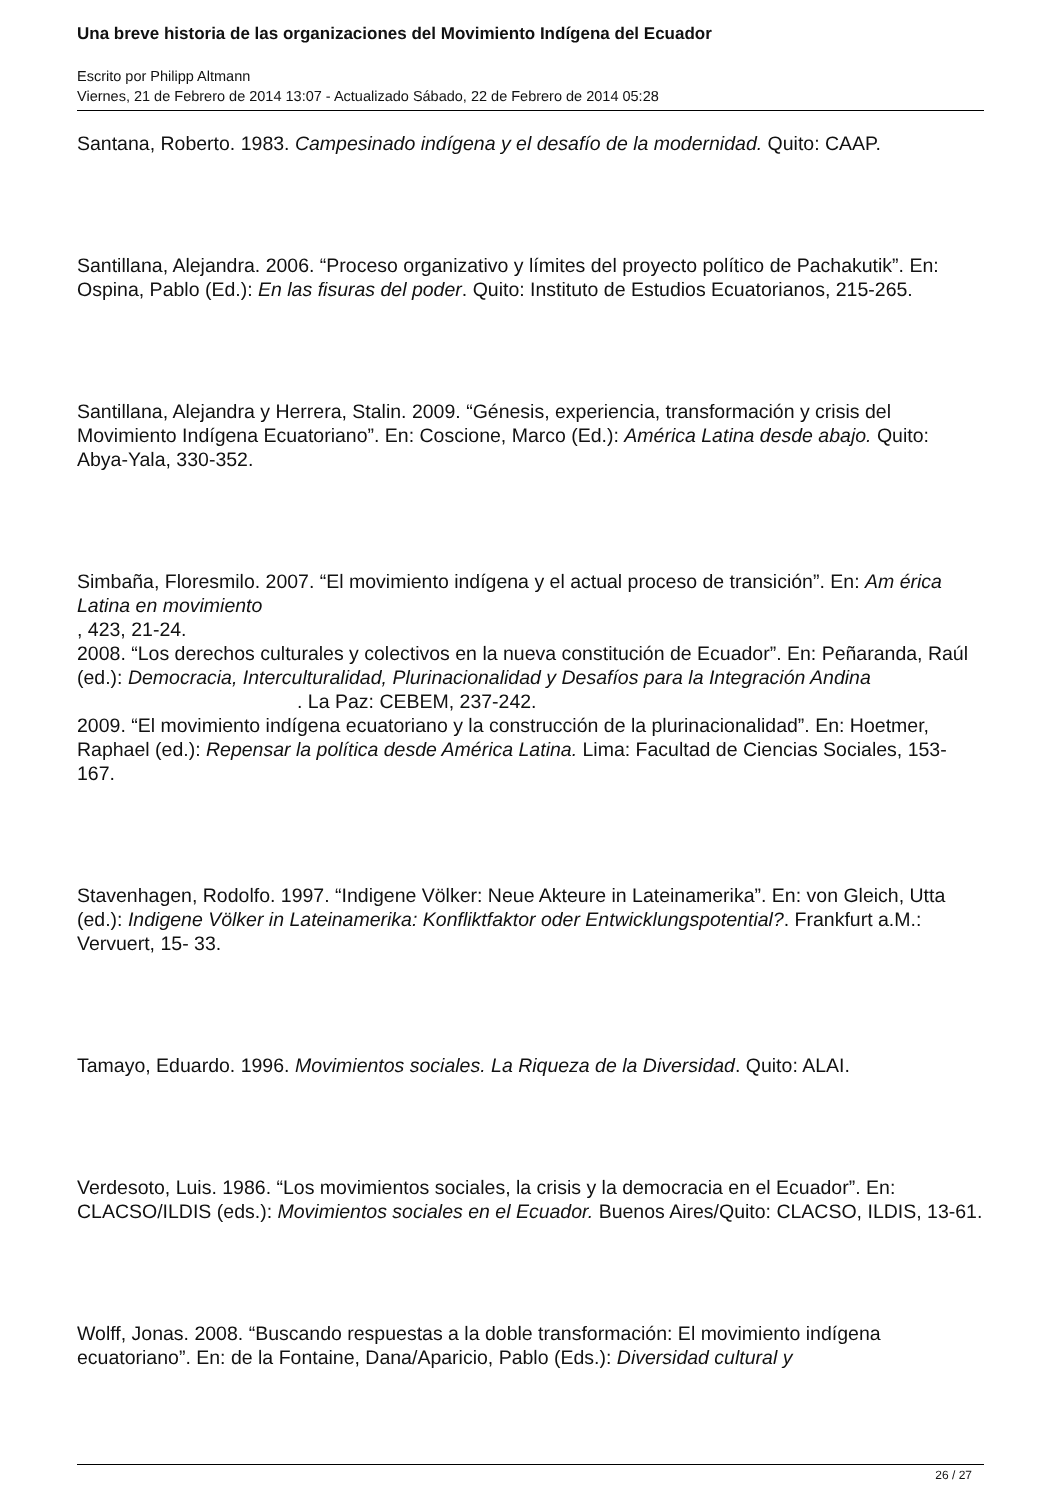Una breve historia de las organizaciones del Movimiento Indígena del Ecuador
Escrito por Philipp Altmann
Viernes, 21 de Febrero de 2014 13:07 - Actualizado Sábado, 22 de Febrero de 2014 05:28
Santana, Roberto. 1983. Campesinado indígena y el desafío de la modernidad. Quito: CAAP.
Santillana, Alejandra. 2006. “Proceso organizativo y límites del proyecto político de Pachakutik”. En: Ospina, Pablo (Ed.): En las fisuras del poder. Quito: Instituto de Estudios Ecuatorianos, 215-265.
Santillana, Alejandra y Herrera, Stalin. 2009. “Génesis, experiencia, transformación y crisis del Movimiento Indígena Ecuatoriano”. En: Coscione, Marco (Ed.): América Latina desde abajo. Quito: Abya-Yala, 330-352.
Simbaña, Floresmilo. 2007. “El movimiento indígena y el actual proceso de transición”. En: Am érica Latina en movimiento
, 423, 21-24.
2008. “Los derechos culturales y colectivos en la nueva constitución de Ecuador”. En: Peñaranda, Raúl (ed.): Democracia, Interculturalidad, Plurinacionalidad y Desafíos para la Integración Andina . La Paz: CEBEM, 237-242.
2009. “El movimiento indígena ecuatoriano y la construcción de la plurinacionalidad”. En: Hoetmer, Raphael (ed.): Repensar la política desde América Latina. Lima: Facultad de Ciencias Sociales, 153-167.
Stavenhagen, Rodolfo. 1997. “Indigene Völker: Neue Akteure in Lateinamerika”. En: von Gleich, Utta (ed.): Indigene Völker in Lateinamerika: Konfliktfaktor oder Entwicklungspotential?. Frankfurt a.M.: Vervuert, 15- 33.
Tamayo, Eduardo. 1996. Movimientos sociales. La Riqueza de la Diversidad. Quito: ALAI.
Verdesoto, Luis. 1986. “Los movimientos sociales, la crisis y la democracia en el Ecuador”. En: CLACSO/ILDIS (eds.): Movimientos sociales en el Ecuador. Buenos Aires/Quito: CLACSO, ILDIS, 13-61.
Wolff, Jonas. 2008. “Buscando respuestas a la doble transformación: El movimiento indígena ecuatoriano”. En: de la Fontaine, Dana/Aparicio, Pablo (Eds.): Diversidad cultural y
26 / 27